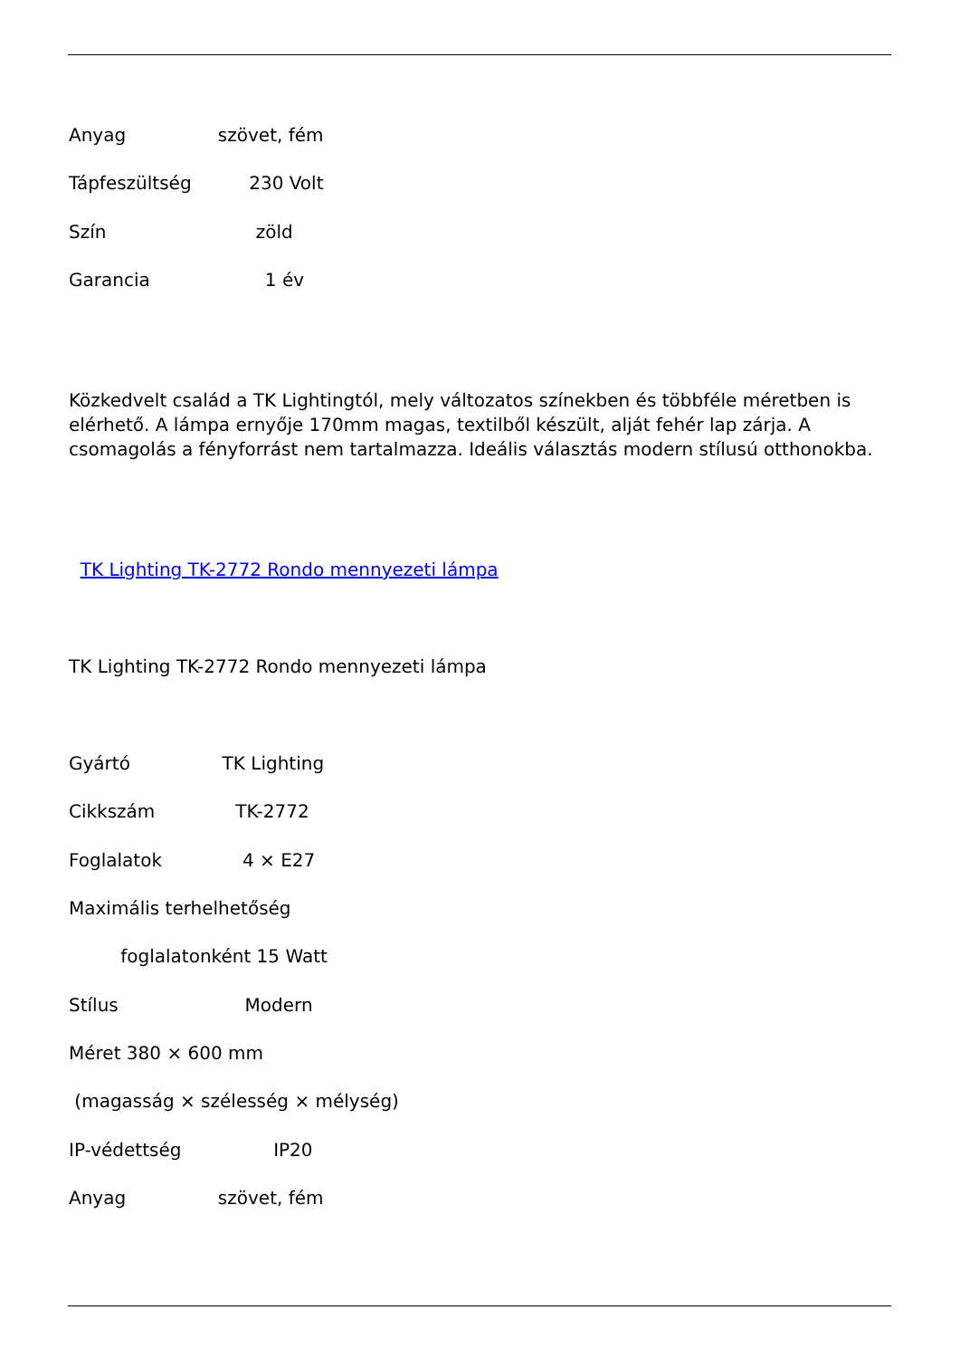Anyag szövet, fém
Tápfeszültség 230 Volt
Szín zöld
Garancia 1 év
Közkedvelt család a TK Lightingtól, mely változatos színekben és többféle méretben is elérhető. A lámpa ernyője 170mm magas, textilből készült, alját fehér lap zárja. A csomagolás a fényforrást nem tartalmazza. Ideális választás modern stílusú otthonokba.
TK Lighting TK-2772 Rondo mennyezeti lámpa
TK Lighting TK-2772 Rondo mennyezeti lámpa
Gyártó TK Lighting
Cikkszám TK-2772
Foglalatok 4 × E27
Maximális terhelhetőség
foglalatonként 15 Watt
Stílus Modern
Méret 380 × 600 mm
(magasság × szélesség × mélység)
IP-védettség IP20
Anyag szövet, fém